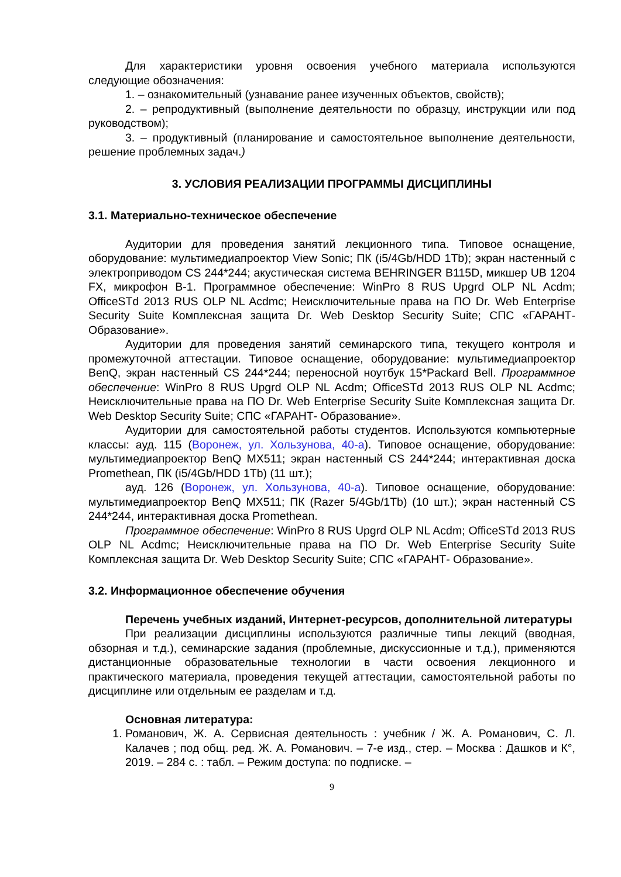Для характеристики уровня освоения учебного материала используются следующие обозначения:
1. – ознакомительный (узнавание ранее изученных объектов, свойств);
2. – репродуктивный (выполнение деятельности по образцу, инструкции или под руководством);
3. – продуктивный (планирование и самостоятельное выполнение деятельности, решение проблемных задач.)
3. УСЛОВИЯ РЕАЛИЗАЦИИ ПРОГРАММЫ ДИСЦИПЛИНЫ
3.1. Материально-техническое обеспечение
Аудитории для проведения занятий лекционного типа. Типовое оснащение, оборудование: мультимедиапроектор View Sonic; ПК (i5/4Gb/HDD 1Tb); экран настенный с электроприводом CS 244*244; акустическая система BEHRINGER B115D, микшер UB 1204 FX, микрофон B-1. Программное обеспечение: WinPro 8 RUS Upgrd OLP NL Acdm; OfficeSTd 2013 RUS OLP NL Acdmc; Неисключительные права на ПО Dr. Web Enterprise Security Suite Комплексная защита Dr. Web Desktop Security Suite; СПС «ГАРАНТ- Образование».
Аудитории для проведения занятий семинарского типа, текущего контроля и промежуточной аттестации. Типовое оснащение, оборудование: мультимедиапроектор BenQ, экран настенный CS 244*244; переносной ноутбук 15*Packard Bell. Программное обеспечение: WinPro 8 RUS Upgrd OLP NL Acdm; OfficeSTd 2013 RUS OLP NL Acdmc; Неисключительные права на ПО Dr. Web Enterprise Security Suite Комплексная защита Dr. Web Desktop Security Suite; СПС «ГАРАНТ- Образование».
Аудитории для самостоятельной работы студентов. Используются компьютерные классы: ауд. 115 (Воронеж, ул. Хользунова, 40-а). Типовое оснащение, оборудование: мультимедиапроектор BenQ MX511; экран настенный CS 244*244; интерактивная доска Promethean, ПК (i5/4Gb/HDD 1Tb) (11 шт.);
ауд. 126 (Воронеж, ул. Хользунова, 40-а). Типовое оснащение, оборудование: мультимедиапроектор BenQ MX511; ПК (Razer 5/4Gb/1Tb) (10 шт.); экран настенный CS 244*244, интерактивная доска Promethean.
Программное обеспечение: WinPro 8 RUS Upgrd OLP NL Acdm; OfficeSTd 2013 RUS OLP NL Acdmc; Неисключительные права на ПО Dr. Web Enterprise Security Suite Комплексная защита Dr. Web Desktop Security Suite; СПС «ГАРАНТ- Образование».
3.2. Информационное обеспечение обучения
Перечень учебных изданий, Интернет-ресурсов, дополнительной литературы
При реализации дисциплины используются различные типы лекций (вводная, обзорная и т.д.), семинарские задания (проблемные, дискуссионные и т.д.), применяются дистанционные образовательные технологии в части освоения лекционного и практического материала, проведения текущей аттестации, самостоятельной работы по дисциплине или отдельным ее разделам и т.д.
Основная литература:
1. Романович, Ж. А. Сервисная деятельность : учебник / Ж. А. Романович, С. Л. Калачев ; под общ. ред. Ж. А. Романович. – 7-е изд., стер. – Москва : Дашков и К°, 2019. – 284 с. : табл. – Режим доступа: по подписке. –
9